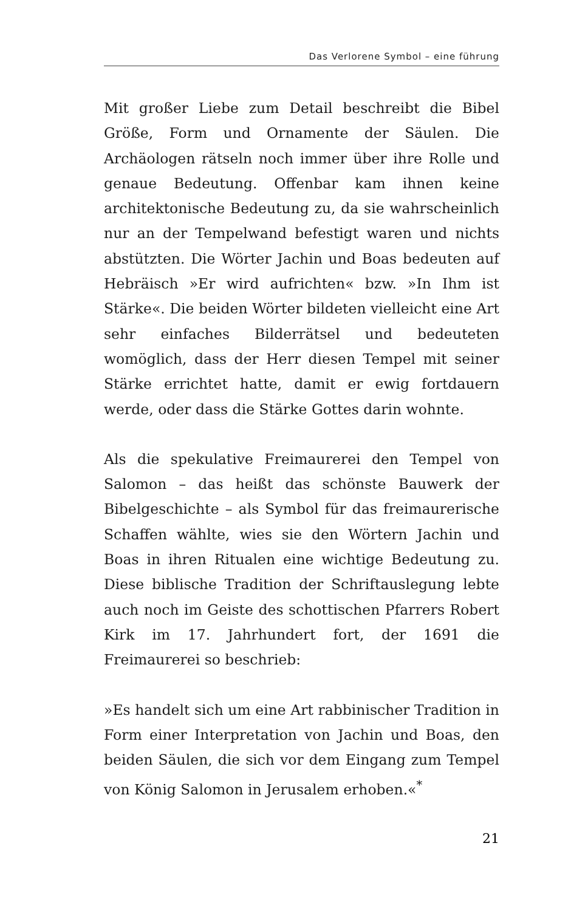Das Verlorene Symbol – eine führung
Mit großer Liebe zum Detail beschreibt die Bibel Größe, Form und Ornamente der Säulen. Die Archäologen rätseln noch immer über ihre Rolle und genaue Bedeutung. Offenbar kam ihnen keine architektonische Bedeutung zu, da sie wahrscheinlich nur an der Tempelwand befestigt waren und nichts abstützten. Die Wörter Jachin und Boas bedeuten auf Hebräisch »Er wird aufrichten« bzw. »In Ihm ist Stärke«. Die beiden Wörter bildeten vielleicht eine Art sehr einfaches Bilderrätsel und bedeuteten womöglich, dass der Herr diesen Tempel mit seiner Stärke errichtet hatte, damit er ewig fortdauern werde, oder dass die Stärke Gottes darin wohnte.
Als die spekulative Freimaurerei den Tempel von Salomon – das heißt das schönste Bauwerk der Bibelgeschichte – als Symbol für das freimaurerische Schaffen wählte, wies sie den Wörtern Jachin und Boas in ihren Ritualen eine wichtige Bedeutung zu. Diese biblische Tradition der Schriftauslegung lebte auch noch im Geiste des schottischen Pfarrers Robert Kirk im 17. Jahrhundert fort, der 1691 die Freimaurerei so beschrieb:
»Es handelt sich um eine Art rabbinischer Tradition in Form einer Interpretation von Jachin und Boas, den beiden Säulen, die sich vor dem Eingang zum Tempel von König Salomon in Jerusalem erhoben.«<sup>*</sup>
21